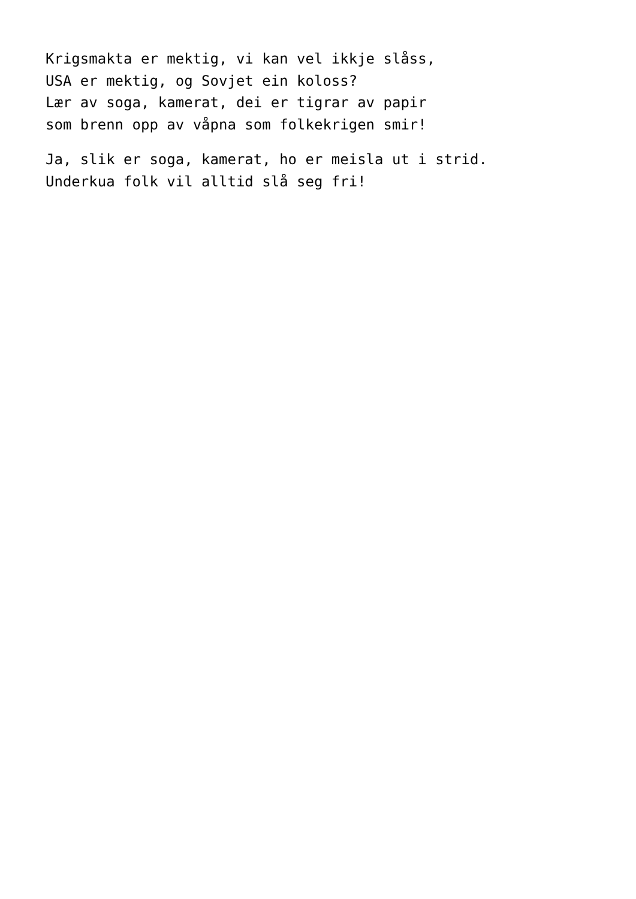Krigsmakta er mektig, vi kan vel ikkje slåss,
USA er mektig, og Sovjet ein koloss?
Lær av soga, kamerat, dei er tigrar av papir
som brenn opp av våpna som folkekrigen smir!
Ja, slik er soga, kamerat, ho er meisla ut i strid.
Underkua folk vil alltid slå seg fri!